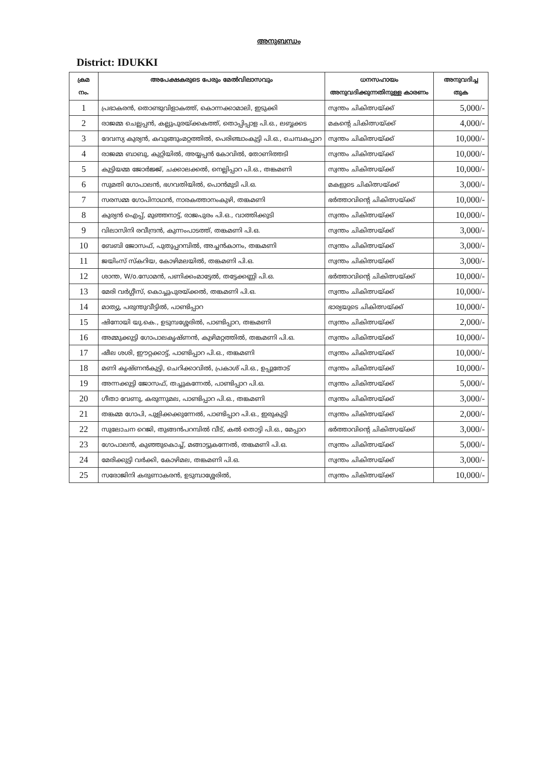അനുബന്ധം
District: IDUKKI
| ക്രമ നം. | അപേക്ഷകരുടെ പേരും മേൽവിലാസവും | ധനസഹായം അനുവദിക്കുന്നതിനുള്ള കാരണം | അനുവദിച്ച തുക |
| --- | --- | --- | --- |
| 1 | പ്രഭാകരൻ, തൊണ്ടുവിളാകത്ത്, കൊന്നക്കാമാലി, ഇടുക്കി | സ്വന്തം ചികിത്സയ്ക്ക് | 5,000/- |
| 2 | രാജമ്മ ചെല്ലപ്പൻ, കല്ലുപുരയ്ക്കകത്ത്, തൊപ്പിപ്പാള പി.ഒ., ലബ്ബക്കട | മകന്റെ ചികിത്സയ്ക്ക് | 4,000/- |
| 3 | ദേവസ്യ കുര്യൻ, കവുങ്ങുംമറ്റത്തിൽ, പെരിഞ്ചാംകുട്ടി പി.ഒ., ചെമ്പകപ്പാറ | സ്വന്തം ചികിത്സയ്ക്ക് | 10,000/- |
| 4 | രാജമ്മ ബാബു, കുറ്റിയിൽ, അയ്യപ്പൻ കോവിൽ, തോണിത്തടി | സ്വന്തം ചികിത്സയ്ക്ക് | 10,000/- |
| 5 | കുട്ടിയമ്മ ജോർജ്ജ്, ചക്കാലക്കൽ, നെല്ലിപ്പാറ പി.ഒ., തങ്കമണി | സ്വന്തം ചികിത്സയ്ക്ക് | 10,000/- |
| 6 | സുമതി ഗോപാലൻ, ഭഗവതിയിൽ, പൊൻമുടി പി.ഒ. | മകളുടെ ചികിത്സയ്ക്ക് | 3,000/- |
| 7 | സരസമ്മ ഗോപിനാഥൻ, നാരകത്താനംകുഴി, തങ്കമണി | ഭർത്താവിന്റെ ചികിത്സയ്ക്ക് | 10,000/- |
| 8 | കുര്യൻ ഐപ്പ്, മുഞ്ഞനാട്ട്, രാജപുരം പി.ഒ., വാത്തിക്കുടി | സ്വന്തം ചികിത്സയ്ക്ക് | 10,000/- |
| 9 | വിലാസിനി രവീന്ദ്രൻ, കുന്നംപാടത്ത്, തങ്കമണി പി.ഒ. | സ്വന്തം ചികിത്സയ്ക്ക് | 3,000/- |
| 10 | ബേബി ജോസഫ്, പുതുപ്പറമ്പിൽ, അച്ചൻകാനം, തങ്കമണി | സ്വന്തം ചികിത്സയ്ക്ക് | 3,000/- |
| 11 | ജയിംസ് സ്കറിയ, കോഴിമലയിൽ, തങ്കമണി പി.ഒ. | സ്വന്തം ചികിത്സയ്ക്ക് | 3,000/- |
| 12 | ശാന്ത, W/o.സോമൻ, പണിക്കംമാട്ടേൽ, തട്ടേക്കണ്ണി പി.ഒ. | ഭർത്താവിന്റെ ചികിത്സയ്ക്ക് | 10,000/- |
| 13 | മേരി വർഗ്ഗീസ്, കൊച്ചുപുരയ്ക്കൽ, തങ്കമണി പി.ഒ. | സ്വന്തം ചികിത്സയ്ക്ക് | 10,000/- |
| 14 | മാത്യു, പരുന്തുവീട്ടിൽ, പാണ്ടിപ്പാറ | ഭാര്യയുടെ ചികിത്സയ്ക്ക് | 10,000/- |
| 15 | ഷിനോയി യു.കെ., ഉടുമ്പശ്ശേരിൽ, പാണ്ടിപ്പാറ, തങ്കമണി | സ്വന്തം ചികിത്സയ്ക്ക് | 2,000/- |
| 16 | അമ്മുക്കുട്ടി ഗോപാലകൃഷ്ണൻ, കുഴിമറ്റത്തിൽ, തങ്കമണി പി.ഒ. | സ്വന്തം ചികിത്സയ്ക്ക് | 10,000/- |
| 17 | ഷീല ശശി, ഈറ്റക്കാട്ട്, പാണ്ടിപ്പാറ പി.ഒ., തങ്കമണി | സ്വന്തം ചികിത്സയ്ക്ക് | 10,000/- |
| 18 | മണി കൃഷ്ണൻകുട്ടി, ചെറിക്കാവിൽ, പ്രകാശ് പി.ഒ., ഉപ്പുതോട് | സ്വന്തം ചികിത്സയ്ക്ക് | 10,000/- |
| 19 | അന്നക്കുട്ടി ജോസഫ്, തച്ചുകന്നേൽ, പാണ്ടിപ്പാറ പി.ഒ. | സ്വന്തം ചികിത്സയ്ക്ക് | 5,000/- |
| 20 | ഗീതാ വേണു, കരുന്നുമല, പാണ്ടിപ്പാറ പി.ഒ., തങ്കമണി | സ്വന്തം ചികിത്സയ്ക്ക് | 3,000/- |
| 21 | തങ്കമ്മ ഗോപി, പുളിക്കക്കുന്നേൽ, പാണ്ടിപ്പാറ പി.ഒ., ഇരുകുട്ടി | സ്വന്തം ചികിത്സയ്ക്ക് | 2,000/- |
| 22 | സുലോചന റെജി, തുങ്ങൻപറമ്പിൽ വീട്, കൽ തൊട്ടി പി.ഒ., മേപ്പാറ | ഭർത്താവിന്റെ ചികിത്സയ്ക്ക് | 3,000/- |
| 23 | ഗോപാലൻ, കുഞ്ഞുകൊച്ച്, മങ്ങാട്ടുകന്നേൽ, തങ്കമണി പി.ഒ. | സ്വന്തം ചികിത്സയ്ക്ക് | 5,000/- |
| 24 | മേരിക്കുട്ടി വർക്കി, കോഴിമല, തങ്കമണി പി.ഒ. | സ്വന്തം ചികിത്സയ്ക്ക് | 3,000/- |
| 25 | സരോജിനി കരുണാകരൻ, ഉടുമ്പാശ്ശേരിൽ, | സ്വന്തം ചികിത്സയ്ക്ക് | 10,000/- |